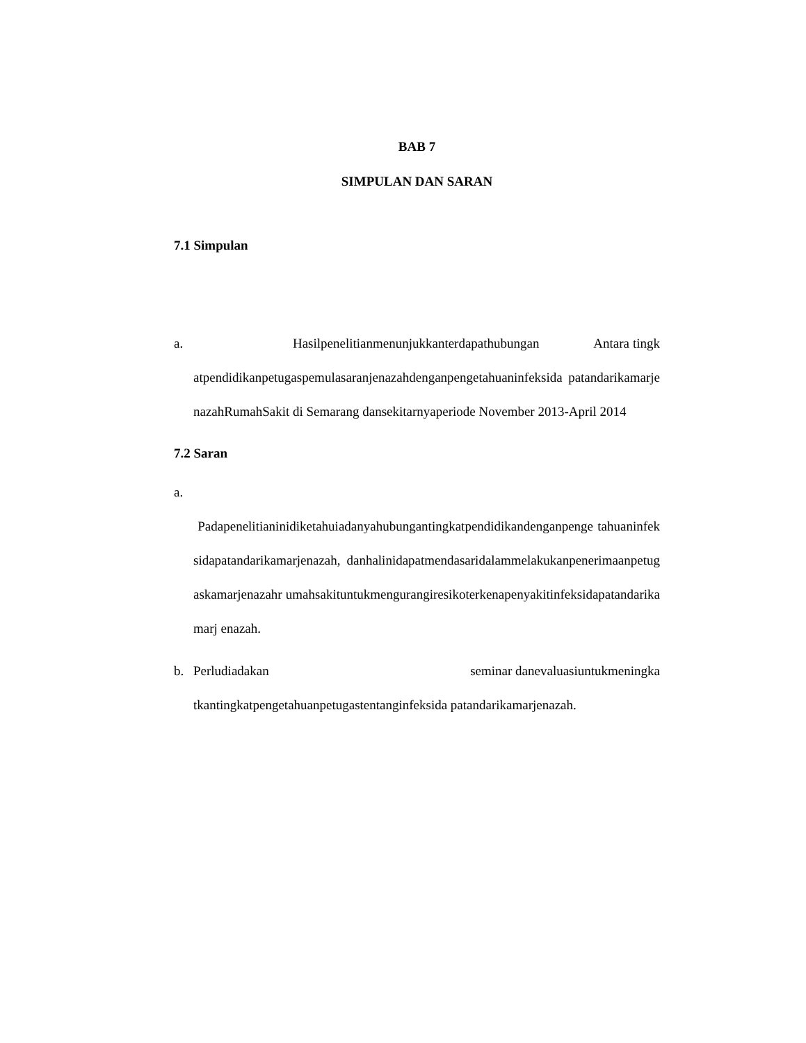BAB 7
SIMPULAN DAN SARAN
7.1 Simpulan
a. Hasilpenelitianmenunjukkanterdapathubungan Antara tingkatpendidikanpetugaspemulasaranjenazahdenganpengetahuaninfeksida patandarikamarjenazahRumahSakit di Semarang dansekitarnyaperiode November 2013-April 2014
7.2 Saran
a.
Padapenelitianinidiketahuiadanyahubungantingkatpendidikandenganpenge tahuaninfeksidapatandarikamarjenazah, danhalinidapatmendasaridalammelakukanpenerimaanpetugaskamarjenazahr umahsakituntukmengurangiresikoterkenapenyakitinfeksidapatandarikamarj enazah.
b. Perludiadakan seminar danevaluasiuntukmeningkatkantingkatpengetahuanpetugastentanginfeksida patandarikamarjenazah.